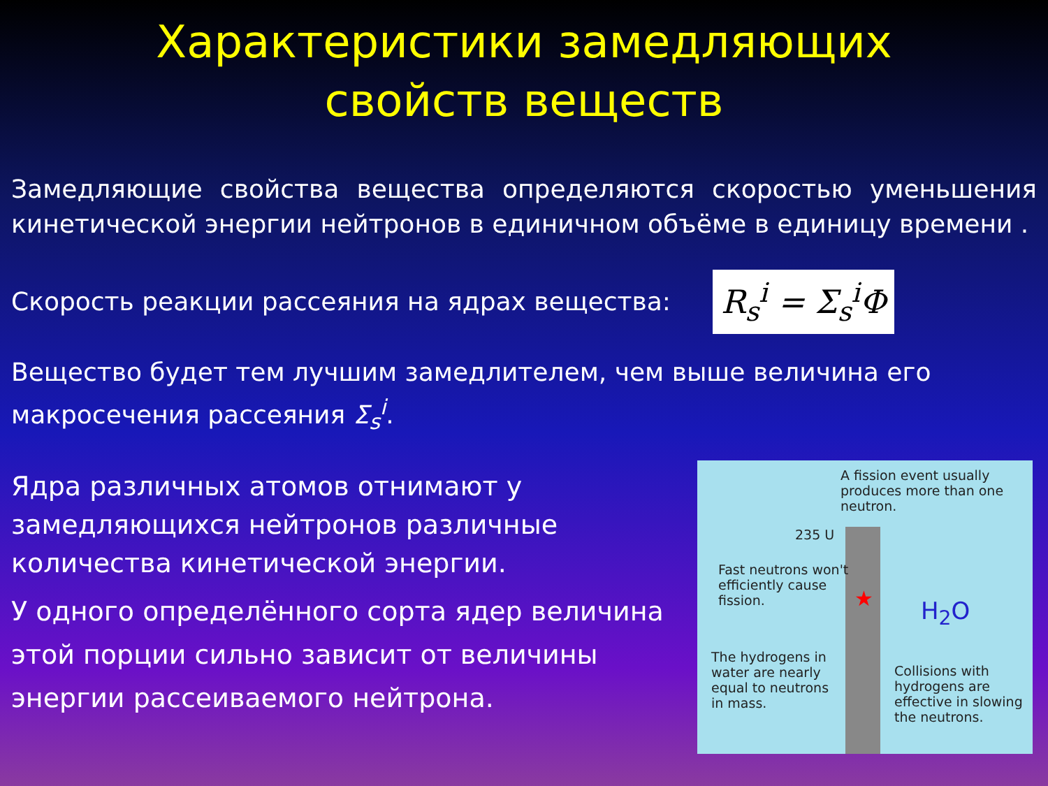Характеристики замедляющих
свойств веществ
Замедляющие свойства вещества определяются скоростью уменьшения кинетической энергии нейтронов в единичном объёме в единицу времени .
Скорость реакции рассеяния на ядрах вещества: R<sub>s</sub><sup>i</sup> = Σ<sub>s</sub><sup>i</sup>Φ
Вещество будет тем лучшим замедлителем, чем выше величина его макросечения рассеяния Σ<sub>s</sub><sup>i</sup>.
Ядра различных атомов отнимают у замедляющихся нейтронов различные количества кинетической энергии.
У одного определённого сорта ядер величина этой порции сильно зависит от величины энергии рассеиваемого нейтрона.
A fission event usually produces more than one neutron.
235 U
Fast neutrons won't efficiently cause fission.
H<sub>2</sub>O
The hydrogens in water are nearly equal to neutrons in mass.
Collisions with hydrogens are effective in slowing the neutrons.
★